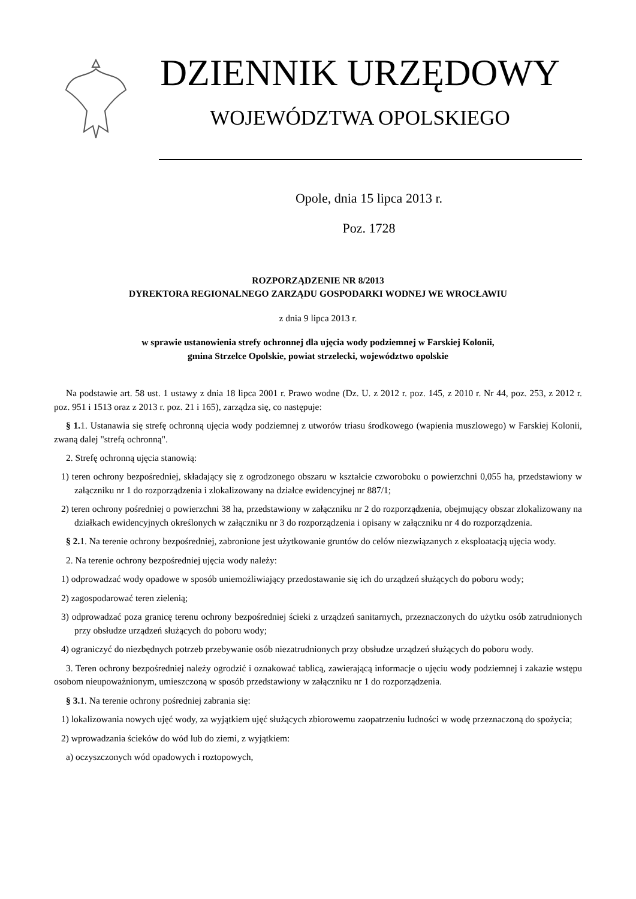DZIENNIK URZĘDOWY
WOJEWÓDZTWA OPOLSKIEGO
Opole, dnia 15 lipca 2013 r.
Poz. 1728
ROZPORZĄDZENIE NR 8/2013
DYREKTORA REGIONALNEGO ZARZĄDU GOSPODARKI WODNEJ WE WROCŁAWIU
z dnia 9 lipca 2013 r.
w sprawie ustanowienia strefy ochronnej dla ujęcia wody podziemnej w Farskiej Kolonii,
gmina Strzelce Opolskie, powiat strzelecki, województwo opolskie
Na podstawie art. 58 ust. 1 ustawy z dnia 18 lipca 2001 r. Prawo wodne (Dz. U. z 2012 r. poz. 145, z 2010 r. Nr 44, poz. 253, z 2012 r. poz. 951 i 1513 oraz z 2013 r. poz. 21 i 165), zarządza się, co następuje:
§ 1. 1. Ustanawia się strefę ochronną ujęcia wody podziemnej z utworów triasu środkowego (wapienia muszlowego) w Farskiej Kolonii, zwaną dalej "strefą ochronną".
2. Strefę ochronną ujęcia stanowią:
1) teren ochrony bezpośredniej, składający się z ogrodzonego obszaru w kształcie czworoboku o powierzchni 0,055 ha, przedstawiony w załączniku nr 1 do rozporządzenia i zlokalizowany na działce ewidencyjnej nr 887/1;
2) teren ochrony pośredniej o powierzchni 38 ha, przedstawiony w załączniku nr 2 do rozporządzenia, obejmujący obszar zlokalizowany na działkach ewidencyjnych określonych w załączniku nr 3 do rozporządzenia i opisany w załączniku nr 4 do rozporządzenia.
§ 2. 1. Na terenie ochrony bezpośredniej, zabronione jest użytkowanie gruntów do celów niezwiązanych z eksploatacją ujęcia wody.
2. Na terenie ochrony bezpośredniej ujęcia wody należy:
1) odprowadzać wody opadowe w sposób uniemożliwiający przedostawanie się ich do urządzeń służących do poboru wody;
2) zagospodarować teren zielenią;
3) odprowadzać poza granicę terenu ochrony bezpośredniej ścieki z urządzeń sanitarnych, przeznaczonych do użytku osób zatrudnionych przy obsłudze urządzeń służących do poboru wody;
4) ograniczyć do niezbędnych potrzeb przebywanie osób niezatrudnionych przy obsłudze urządzeń służących do poboru wody.
3. Teren ochrony bezpośredniej należy ogrodzić i oznakować tablicą, zawierającą informacje o ujęciu wody podziemnej i zakazie wstępu osobom nieupoważnionym, umieszczoną w sposób przedstawiony w załączniku nr 1 do rozporządzenia.
§ 3. 1. Na terenie ochrony pośredniej zabrania się:
1) lokalizowania nowych ujęć wody, za wyjątkiem ujęć służących zbiorowemu zaopatrzeniu ludności w wodę przeznaczoną do spożycia;
2) wprowadzania ścieków do wód lub do ziemi, z wyjątkiem:
a) oczyszczonych wód opadowych i roztopowych,